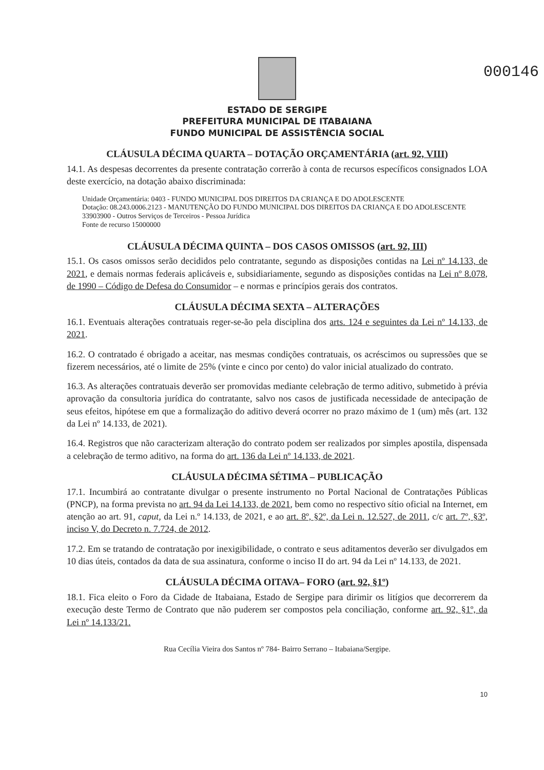000146
ESTADO DE SERGIPE
PREFEITURA MUNICIPAL DE ITABAIANA
FUNDO MUNICIPAL DE ASSISTÊNCIA SOCIAL
CLÁUSULA DÉCIMA QUARTA – DOTAÇÃO ORÇAMENTÁRIA (art. 92, VIII)
14.1. As despesas decorrentes da presente contratação correrão à conta de recursos específicos consignados LOA deste exercício, na dotação abaixo discriminada:
Unidade Orçamentária: 0403 - FUNDO MUNICIPAL DOS DIREITOS DA CRIANÇA E DO ADOLESCENTE
Dotação: 08.243.0006.2123 - MANUTENÇÃO DO FUNDO MUNICIPAL DOS DIREITOS DA CRIANÇA E DO ADOLESCENTE
33903900 - Outros Serviços de Terceiros - Pessoa Jurídica
Fonte de recurso 15000000
CLÁUSULA DÉCIMA QUINTA – DOS CASOS OMISSOS (art. 92, III)
15.1. Os casos omissos serão decididos pelo contratante, segundo as disposições contidas na Lei nº 14.133, de 2021, e demais normas federais aplicáveis e, subsidiariamente, segundo as disposições contidas na Lei nº 8.078, de 1990 – Código de Defesa do Consumidor – e normas e princípios gerais dos contratos.
CLÁUSULA DÉCIMA SEXTA – ALTERAÇÕES
16.1. Eventuais alterações contratuais reger-se-ão pela disciplina dos arts. 124 e seguintes da Lei nº 14.133, de 2021.
16.2. O contratado é obrigado a aceitar, nas mesmas condições contratuais, os acréscimos ou supressões que se fizerem necessários, até o limite de 25% (vinte e cinco por cento) do valor inicial atualizado do contrato.
16.3. As alterações contratuais deverão ser promovidas mediante celebração de termo aditivo, submetido à prévia aprovação da consultoria jurídica do contratante, salvo nos casos de justificada necessidade de antecipação de seus efeitos, hipótese em que a formalização do aditivo deverá ocorrer no prazo máximo de 1 (um) mês (art. 132 da Lei nº 14.133, de 2021).
16.4. Registros que não caracterizam alteração do contrato podem ser realizados por simples apostila, dispensada a celebração de termo aditivo, na forma do art. 136 da Lei nº 14.133, de 2021.
CLÁUSULA DÉCIMA SÉTIMA – PUBLICAÇÃO
17.1. Incumbirá ao contratante divulgar o presente instrumento no Portal Nacional de Contratações Públicas (PNCP), na forma prevista no art. 94 da Lei 14.133, de 2021, bem como no respectivo sítio oficial na Internet, em atenção ao art. 91, caput, da Lei n.º 14.133, de 2021, e ao art. 8º, §2º, da Lei n. 12.527, de 2011, c/c art. 7º, §3º, inciso V, do Decreto n. 7.724, de 2012.
17.2. Em se tratando de contratação por inexigibilidade, o contrato e seus aditamentos deverão ser divulgados em 10 dias úteis, contados da data de sua assinatura, conforme o inciso II do art. 94 da Lei nº 14.133, de 2021.
CLÁUSULA DÉCIMA OITAVA– FORO (art. 92, §1º)
18.1. Fica eleito o Foro da Cidade de Itabaiana, Estado de Sergipe para dirimir os litígios que decorrerem da execução deste Termo de Contrato que não puderem ser compostos pela conciliação, conforme art. 92, §1º, da Lei nº 14.133/21.
Rua Cecília Vieira dos Santos nº 784- Bairro Serrano – Itabaiana/Sergipe.
10